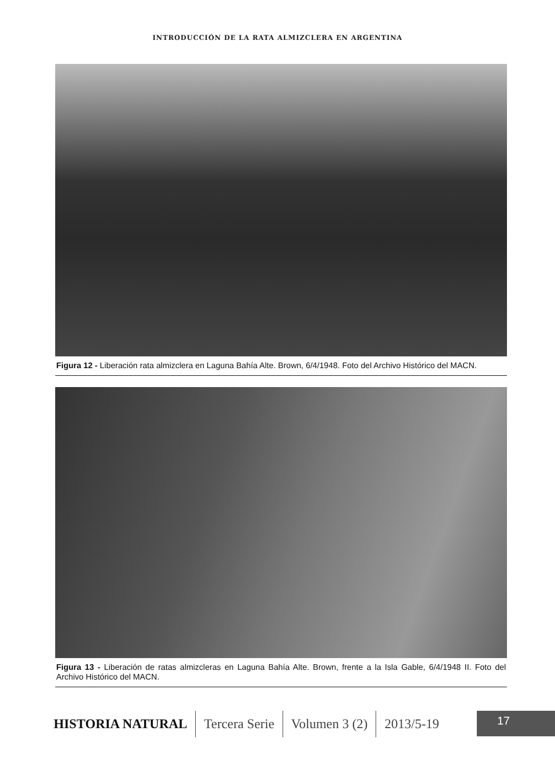INTRODUCCIÓN DE LA RATA ALMIZCLERA EN ARGENTINA
Figura 12 - Liberación rata almizclera en Laguna Bahía Alte. Brown, 6/4/1948. Foto del Archivo Histórico del MACN.
Figura 13 - Liberación de ratas almizcleras en Laguna Bahía Alte. Brown, frente a la Isla Gable, 6/4/1948 II. Foto del Archivo Histórico del MACN.
HISTORIA NATURAL Tercera Serie Volumen 3 (2) 2013/5-19
17